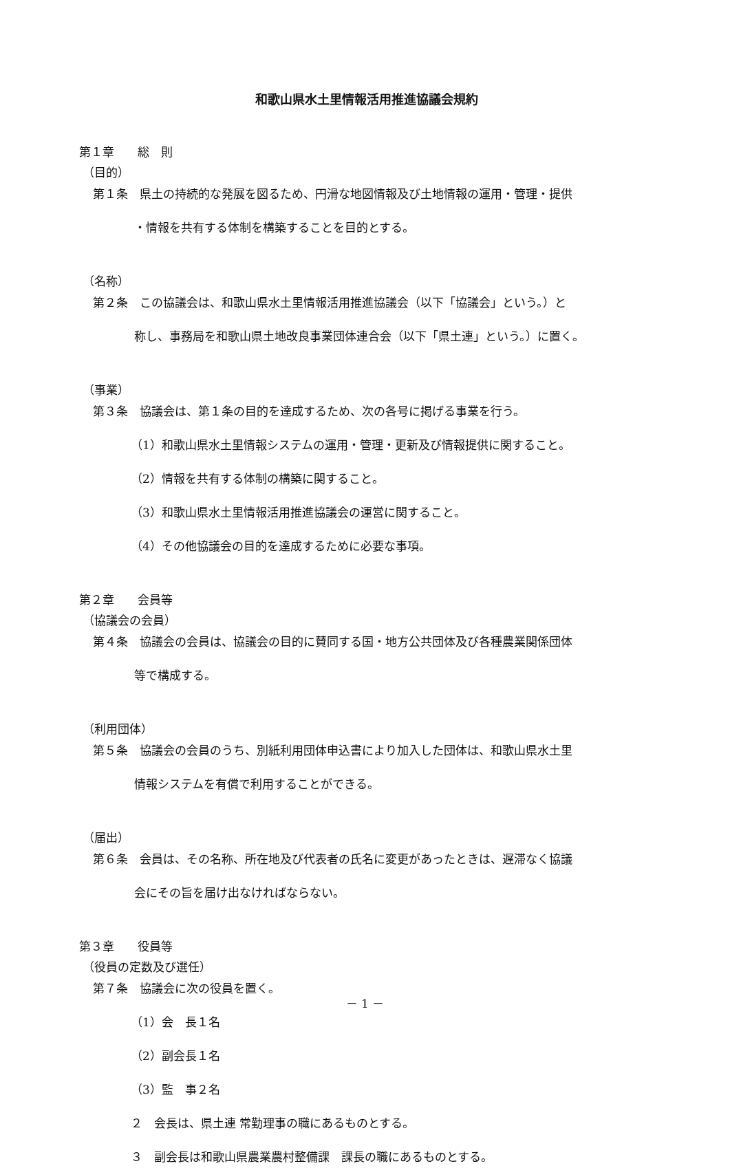和歌山県水土里情報活用推進協議会規約
第１章　　総　則
（目的）
第１条　県土の持続的な発展を図るため、円滑な地図情報及び土地情報の運用・管理・提供
・情報を共有する体制を構築することを目的とする。
（名称）
第２条　この協議会は、和歌山県水土里情報活用推進協議会（以下「協議会」という。）と
称し、事務局を和歌山県土地改良事業団体連合会（以下「県土連」という。）に置く。
（事業）
第３条　協議会は、第１条の目的を達成するため、次の各号に掲げる事業を行う。
（1）和歌山県水土里情報システムの運用・管理・更新及び情報提供に関すること。
（2）情報を共有する体制の構築に関すること。
（3）和歌山県水土里情報活用推進協議会の運営に関すること。
（4）その他協議会の目的を達成するために必要な事項。
第２章　　会員等
（協議会の会員）
第４条　協議会の会員は、協議会の目的に賛同する国・地方公共団体及び各種農業関係団体
等で構成する。
（利用団体）
第５条　協議会の会員のうち、別紙利用団体申込書により加入した団体は、和歌山県水土里
情報システムを有償で利用することができる。
（届出）
第６条　会員は、その名称、所在地及び代表者の氏名に変更があったときは、遅滞なく協議
会にその旨を届け出なければならない。
第３章　　役員等
（役員の定数及び選任）
第７条　協議会に次の役員を置く。
（1）会　長１名
（2）副会長１名
（3）監　事２名
２　会長は、県土連 常勤理事の職にあるものとする。
３　副会長は和歌山県農業農村整備課　課長の職にあるものとする。
－ 1 －